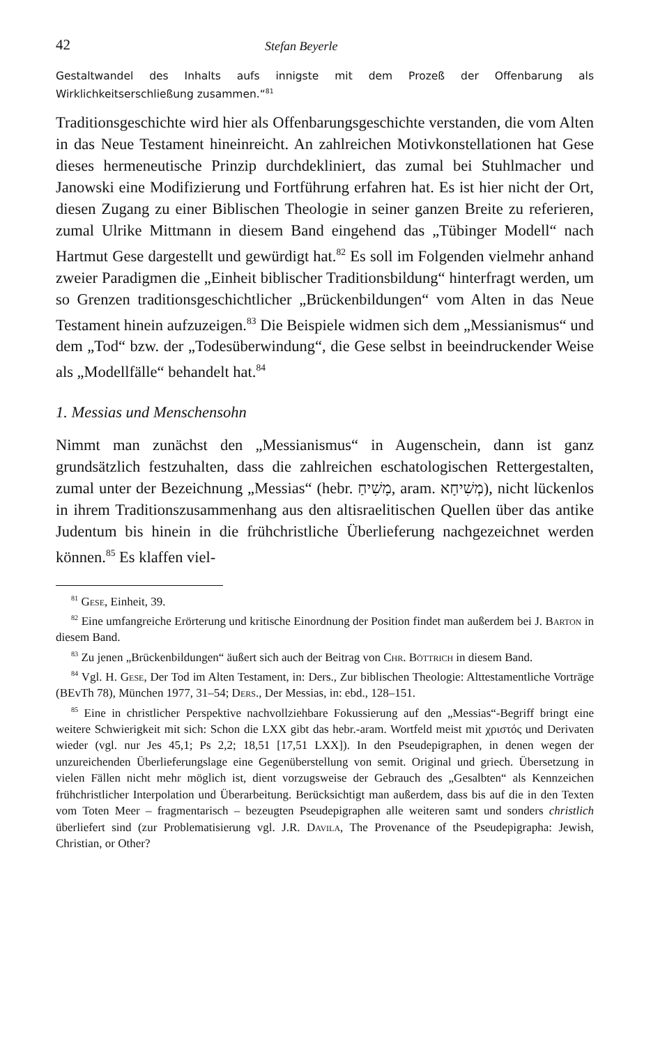42 Stefan Beyerle
Gestaltwandel des Inhalts aufs innigste mit dem Prozeß der Offenbarung als Wirklichkeitserschließung zusammen.“<sup>81</sup>
Traditionsgeschichte wird hier als Offenbarungsgeschichte verstanden, die vom Alten in das Neue Testament hineinreicht. An zahlreichen Motivkonstellationen hat Gese dieses hermeneutische Prinzip durchdekliniert, das zumal bei Stuhlmacher und Janowski eine Modifizierung und Fortführung erfahren hat. Es ist hier nicht der Ort, diesen Zugang zu einer Biblischen Theologie in seiner ganzen Breite zu referieren, zumal Ulrike Mittmann in diesem Band eingehend das „Tübinger Modell“ nach Hartmut Gese dargestellt und gewürdigt hat.<sup>82</sup> Es soll im Folgenden vielmehr anhand zweier Paradigmen die „Einheit biblischer Traditionsbildung“ hinterfragt werden, um so Grenzen traditionsgeschichtlicher „Brückenbildungen“ vom Alten in das Neue Testament hinein aufzuzeigen.<sup>83</sup> Die Beispiele widmen sich dem „Messianismus“ und dem „Tod“ bzw. der „Todesüberwindung“, die Gese selbst in beeindruckender Weise als „Modellfälle“ behandelt hat.<sup>84</sup>
1. Messias und Menschensohn
Nimmt man zunächst den „Messianismus“ in Augenschein, dann ist ganz grundsätzlich festzuhalten, dass die zahlreichen eschatologischen Rettergestalten, zumal unter der Bezeichnung „Messias“ (hebr. מָשִׁיחַ, aram. מְשִׁיחָא), nicht lückenlos in ihrem Traditionszusammenhang aus den altisraelitischen Quellen über das antike Judentum bis hinein in die frühchristliche Überlieferung nachgezeichnet werden können.<sup>85</sup> Es klaffen viel-
<sup>81</sup> Gese, Einheit, 39.
<sup>82</sup> Eine umfangreiche Erörterung und kritische Einordnung der Position findet man außerdem bei J. Barton in diesem Band.
<sup>83</sup> Zu jenen „Brückenbildungen“ äußert sich auch der Beitrag von Chr. Böttrich in diesem Band.
<sup>84</sup> Vgl. H. Gese, Der Tod im Alten Testament, in: Ders., Zur biblischen Theologie: Alttestamentliche Vorträge (BEvTh 78), München 1977, 31–54; Ders., Der Messias, in: ebd., 128–151.
<sup>85</sup> Eine in christlicher Perspektive nachvollziehbare Fokussierung auf den „Messias“-Begriff bringt eine weitere Schwierigkeit mit sich: Schon die LXX gibt das hebr.-aram. Wortfeld meist mit χριστός und Derivaten wieder (vgl. nur Jes 45,1; Ps 2,2; 18,51 [17,51 LXX]). In den Pseudepigraphen, in denen wegen der unzureichenden Überlieferungslage eine Gegenüberstellung von semit. Original und griech. Übersetzung in vielen Fällen nicht mehr möglich ist, dient vorzugsweise der Gebrauch des „Gesalbten“ als Kennzeichen frühchristlicher Interpolation und Überarbeitung. Berücksichtigt man außerdem, dass bis auf die in den Texten vom Toten Meer – fragmentarisch – bezeugten Pseudepigraphen alle weiteren samt und sonders christlich überliefert sind (zur Problematisierung vgl. J.R. Davila, The Provenance of the Pseudepigrapha: Jewish, Christian, or Other?